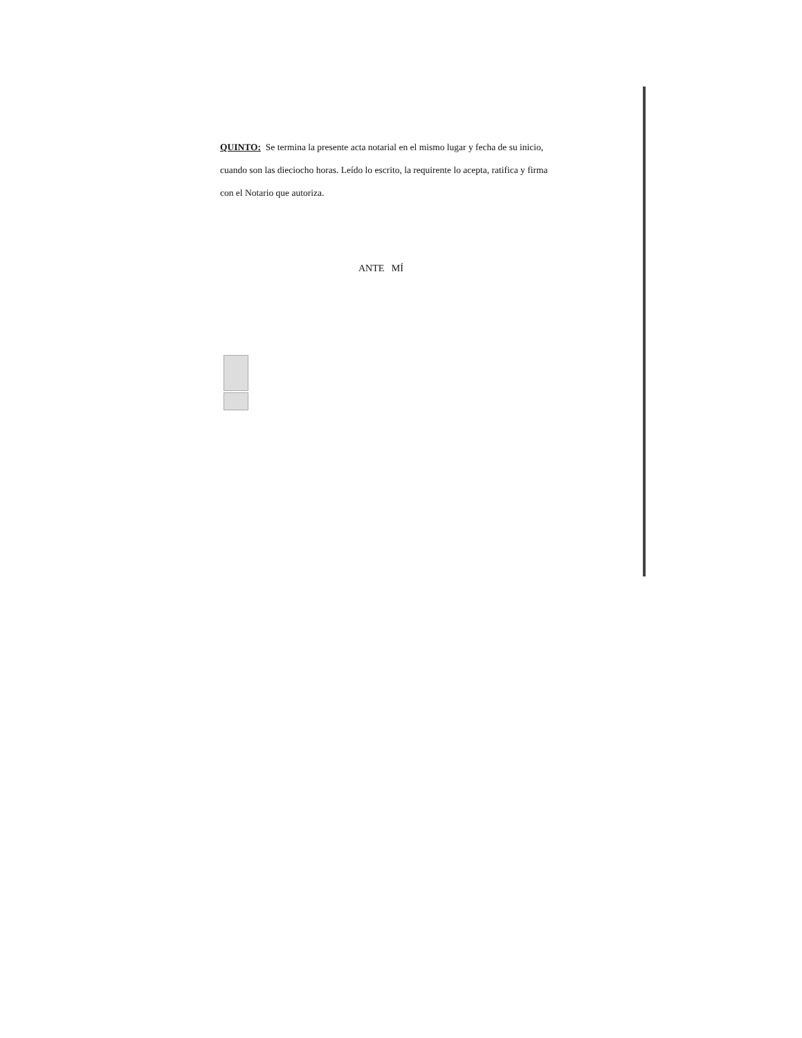QUINTO: Se termina la presente acta notarial en el mismo lugar y fecha de su inicio, cuando son las dieciocho horas. Leído lo escrito, la requirente lo acepta, ratifica y firma con el Notario que autoriza.
ANTE MÍ